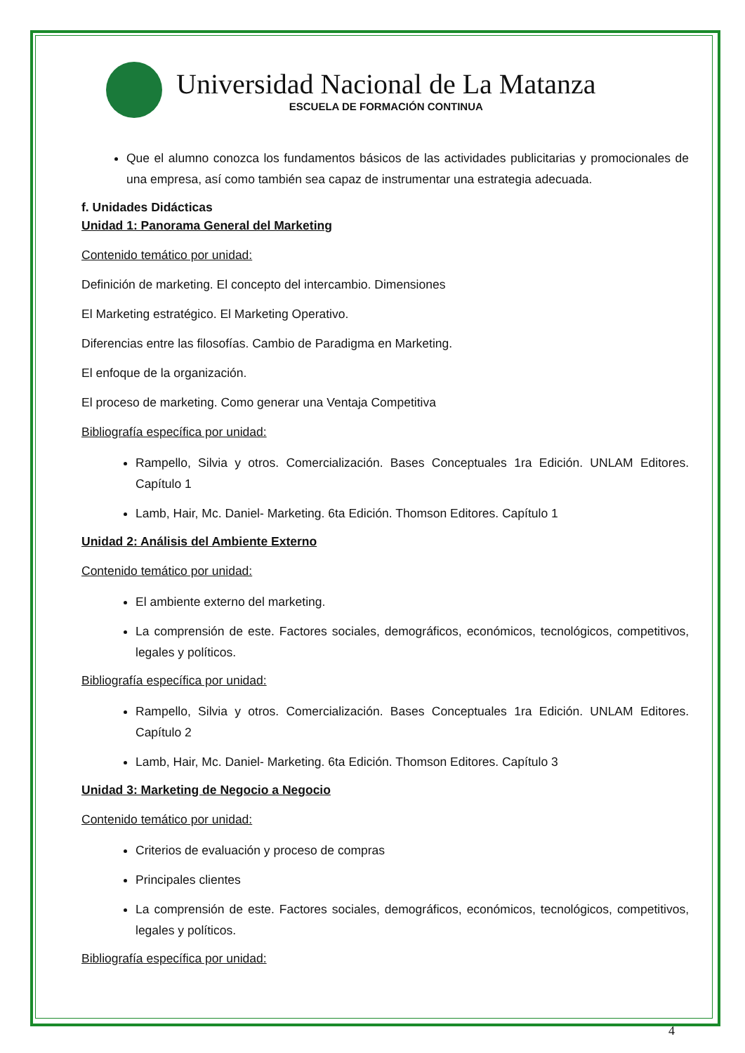Universidad Nacional de La Matanza
ESCUELA DE FORMACIÓN CONTINUA
Que el alumno conozca los fundamentos básicos de las actividades publicitarias y promocionales de una empresa, así como también sea capaz de instrumentar una estrategia adecuada.
f. Unidades Didácticas
Unidad 1: Panorama General del Marketing
Contenido temático por unidad:
Definición de marketing. El concepto del intercambio. Dimensiones
El Marketing estratégico. El Marketing Operativo.
Diferencias entre las filosofías. Cambio de Paradigma en Marketing.
El enfoque de la organización.
El proceso de marketing. Como generar una Ventaja Competitiva
Bibliografía específica por unidad:
Rampello, Silvia y otros. Comercialización. Bases Conceptuales 1ra Edición. UNLAM Editores. Capítulo 1
Lamb, Hair, Mc. Daniel- Marketing. 6ta Edición. Thomson Editores. Capítulo 1
Unidad 2: Análisis del Ambiente Externo
Contenido temático por unidad:
El ambiente externo del marketing.
La comprensión de este. Factores sociales, demográficos, económicos, tecnológicos, competitivos, legales y políticos.
Bibliografía específica por unidad:
Rampello, Silvia y otros. Comercialización. Bases Conceptuales 1ra Edición. UNLAM Editores. Capítulo 2
Lamb, Hair, Mc. Daniel- Marketing. 6ta Edición. Thomson Editores. Capítulo 3
Unidad 3: Marketing de Negocio a Negocio
Contenido temático por unidad:
Criterios de evaluación y proceso de compras
Principales clientes
La comprensión de este. Factores sociales, demográficos, económicos, tecnológicos, competitivos, legales y políticos.
Bibliografía específica por unidad:
4